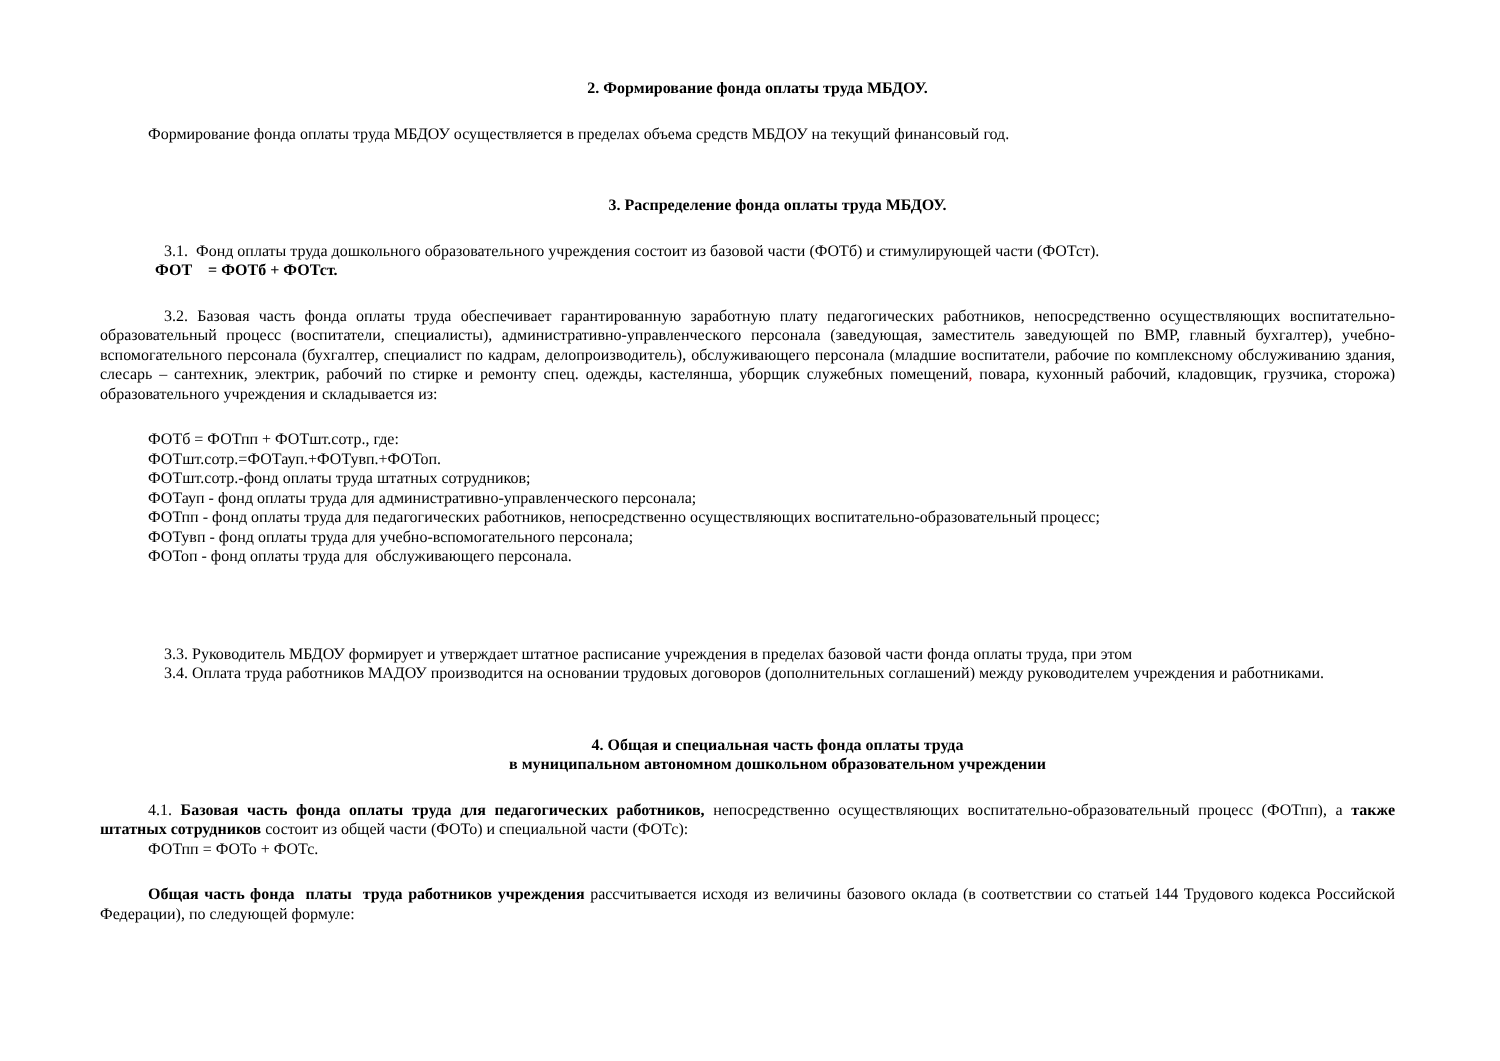2. Формирование фонда оплаты труда МБДОУ.
Формирование фонда оплаты труда МБДОУ осуществляется в пределах объема средств МБДОУ на текущий финансовый год.
3. Распределение фонда оплаты труда МБДОУ.
3.1. Фонд оплаты труда дошкольного образовательного учреждения состоит из базовой части (ФОТб) и стимулирующей части (ФОТст).
ФОТ = ФОТб + ФОТст.
3.2. Базовая часть фонда оплаты труда обеспечивает гарантированную заработную плату педагогических работников, непосредственно осуществляющих воспитательно-образовательный процесс (воспитатели, специалисты), административно-управленческого персонала (заведующая, заместитель заведующей по ВМР, главный бухгалтер), учебно-вспомогательного персонала (бухгалтер, специалист по кадрам, делопроизводитель), обслуживающего персонала (младшие воспитатели, рабочие по комплексному обслуживанию здания, слесарь – сантехник, электрик, рабочий по стирке и ремонту спец. одежды, кастелянша, уборщик служебных помещений, повара, кухонный рабочий, кладовщик, грузчика, сторожа) образовательного учреждения и складывается из:
ФОТб = ФОТпп + ФОТшт.сотр., где:
ФОТшт.сотр.=ФОТауп.+ФОТувп.+ФОТоп.
ФОТшт.сотр.-фонд оплаты труда штатных сотрудников;
ФОТауп - фонд оплаты труда для административно-управленческого персонала;
ФОТпп - фонд оплаты труда для педагогических работников, непосредственно осуществляющих воспитательно-образовательный процесс;
ФОТувп - фонд оплаты труда для учебно-вспомогательного персонала;
ФОТоп - фонд оплаты труда для обслуживающего персонала.
3.3. Руководитель МБДОУ формирует и утверждает штатное расписание учреждения в пределах базовой части фонда оплаты труда, при этом
3.4. Оплата труда работников МАДОУ производится на основании трудовых договоров (дополнительных соглашений) между руководителем учреждения и работниками.
4. Общая и специальная часть фонда оплаты труда
в муниципальном автономном дошкольном образовательном учреждении
4.1. Базовая часть фонда оплаты труда для педагогических работников, непосредственно осуществляющих воспитательно-образовательный процесс (ФОТпп), а также штатных сотрудников состоит из общей части (ФОТо) и специальной части (ФОТс):
ФОТпп = ФОТо + ФОТс.
Общая часть фонда платы труда работников учреждения рассчитывается исходя из величины базового оклада (в соответствии со статьей 144 Трудового кодекса Российской Федерации), по следующей формуле: